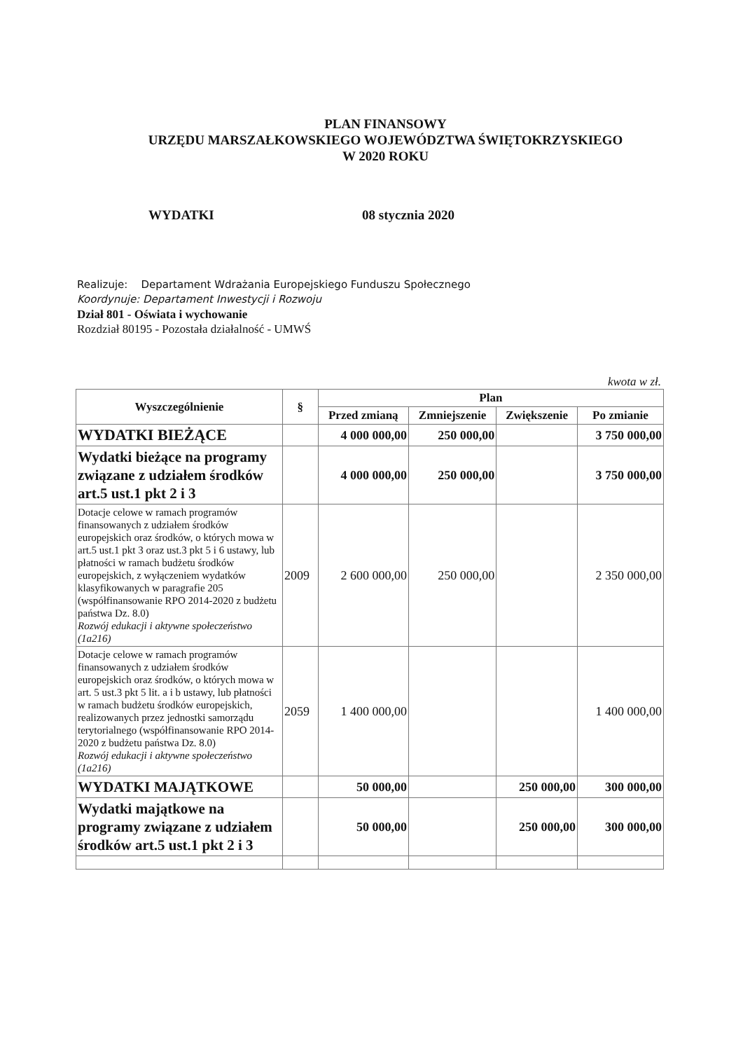PLAN FINANSOWY
URZĘDU MARSZAŁKOWSKIEGO WOJEWÓDZTWA ŚWIĘTOKRZYSKIEGO
W 2020 ROKU
WYDATKI 08 stycznia 2020
Realizuje: Departament Wdrażania Europejskiego Funduszu Społecznego
Koordynuje: Departament Inwestycji i Rozwoju
Dział 801 - Oświata i wychowanie
Rozdział 80195 - Pozostała działalność - UMWŚ
kwota w zł.
| Wyszczególnienie | § | Plan | | | |
| --- | --- | --- | --- | --- | --- |
| | | Przed zmianą | Zmniejszenie | Zwiększenie | Po zmianie |
| WYDATKI BIEŻĄCE | | 4 000 000,00 | 250 000,00 | | 3 750 000,00 |
| Wydatki bieżące na programy związane z udziałem środków art.5 ust.1 pkt 2 i 3 | | 4 000 000,00 | 250 000,00 | | 3 750 000,00 |
| Dotacje celowe w ramach programów finansowanych z udziałem środków europejskich oraz środków, o których mowa w art.5 ust.1 pkt 3 oraz ust.3 pkt 5 i 6 ustawy, lub płatności w ramach budżetu środków europejskich, z wyłączeniem wydatków klasyfikowanych w paragrafie 205 (współfinansowanie RPO 2014-2020 z budżetu państwa Dz. 8.0) Rozwój edukacji i aktywne społeczeństwo (1a216) | 2009 | 2 600 000,00 | 250 000,00 | | 2 350 000,00 |
| Dotacje celowe w ramach programów finansowanych z udziałem środków europejskich oraz środków, o których mowa w art. 5 ust.3 pkt 5 lit. a i b ustawy, lub płatności w ramach budżetu środków europejskich, realizowanych przez jednostki samorządu terytorialnego (współfinansowanie RPO 2014-2020 z budżetu państwa Dz. 8.0) Rozwój edukacji i aktywne społeczeństwo (1a216) | 2059 | 1 400 000,00 | | | 1 400 000,00 |
| WYDATKI MAJĄTKOWE | | 50 000,00 | | 250 000,00 | 300 000,00 |
| Wydatki majątkowe na programy związane z udziałem środków art.5 ust.1 pkt 2 i 3 | | 50 000,00 | | 250 000,00 | 300 000,00 |